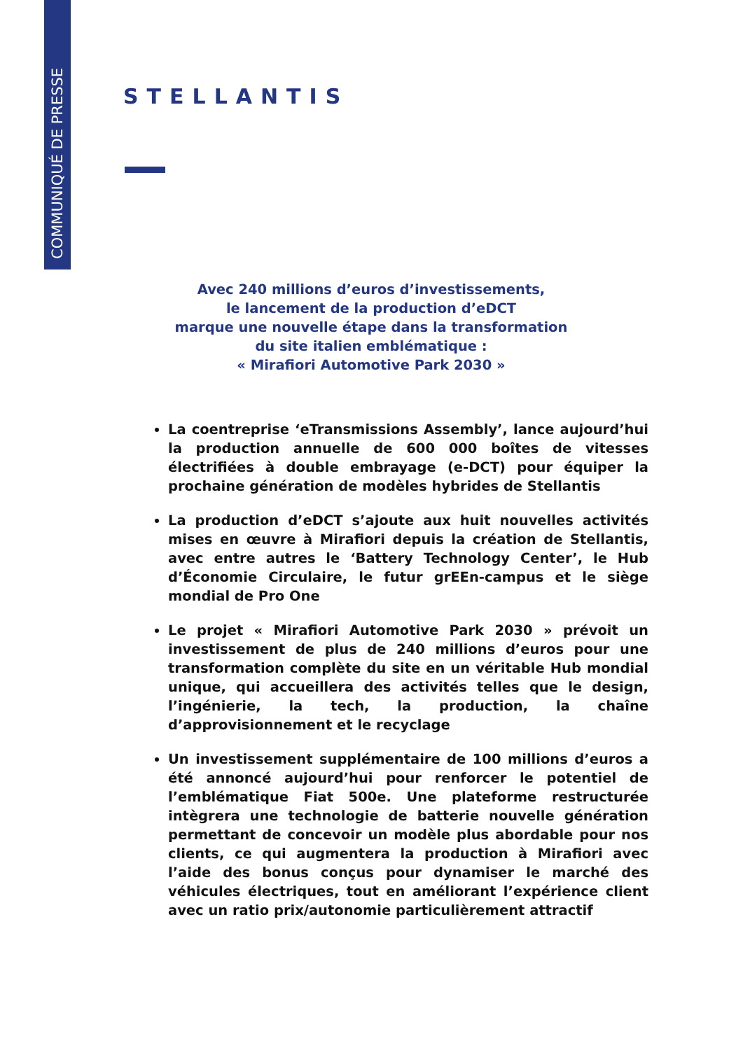COMMUNIQUÉ DE PRESSE
STELLANTIS
Avec 240 millions d’euros d’investissements,
le lancement de la production d’eDCT
marque une nouvelle étape dans la transformation
du site italien emblématique :
« Mirafiori Automotive Park 2030 »
La coentreprise ‘eTransmissions Assembly’, lance aujourd’hui la production annuelle de 600 000 boîtes de vitesses électrifiées à double embrayage (e-DCT) pour équiper la prochaine génération de modèles hybrides de Stellantis
La production d’eDCT s’ajoute aux huit nouvelles activités mises en œuvre à Mirafiori depuis la création de Stellantis, avec entre autres le ‘Battery Technology Center’, le Hub d’Économie Circulaire, le futur grEEn-campus et le siège mondial de Pro One
Le projet « Mirafiori Automotive Park 2030 » prévoit un investissement de plus de 240 millions d’euros pour une transformation complète du site en un véritable Hub mondial unique, qui accueillera des activités telles que le design, l’ingénierie, la tech, la production, la chaîne d’approvisionnement et le recyclage
Un investissement supplémentaire de 100 millions d’euros a été annoncé aujourd’hui pour renforcer le potentiel de l’emblématique Fiat 500e. Une plateforme restructurée intègrera une technologie de batterie nouvelle génération permettant de concevoir un modèle plus abordable pour nos clients, ce qui augmentera la production à Mirafiori avec l’aide des bonus conçus pour dynamiser le marché des véhicules électriques, tout en améliorant l’expérience client avec un ratio prix/autonomie particulièrement attractif